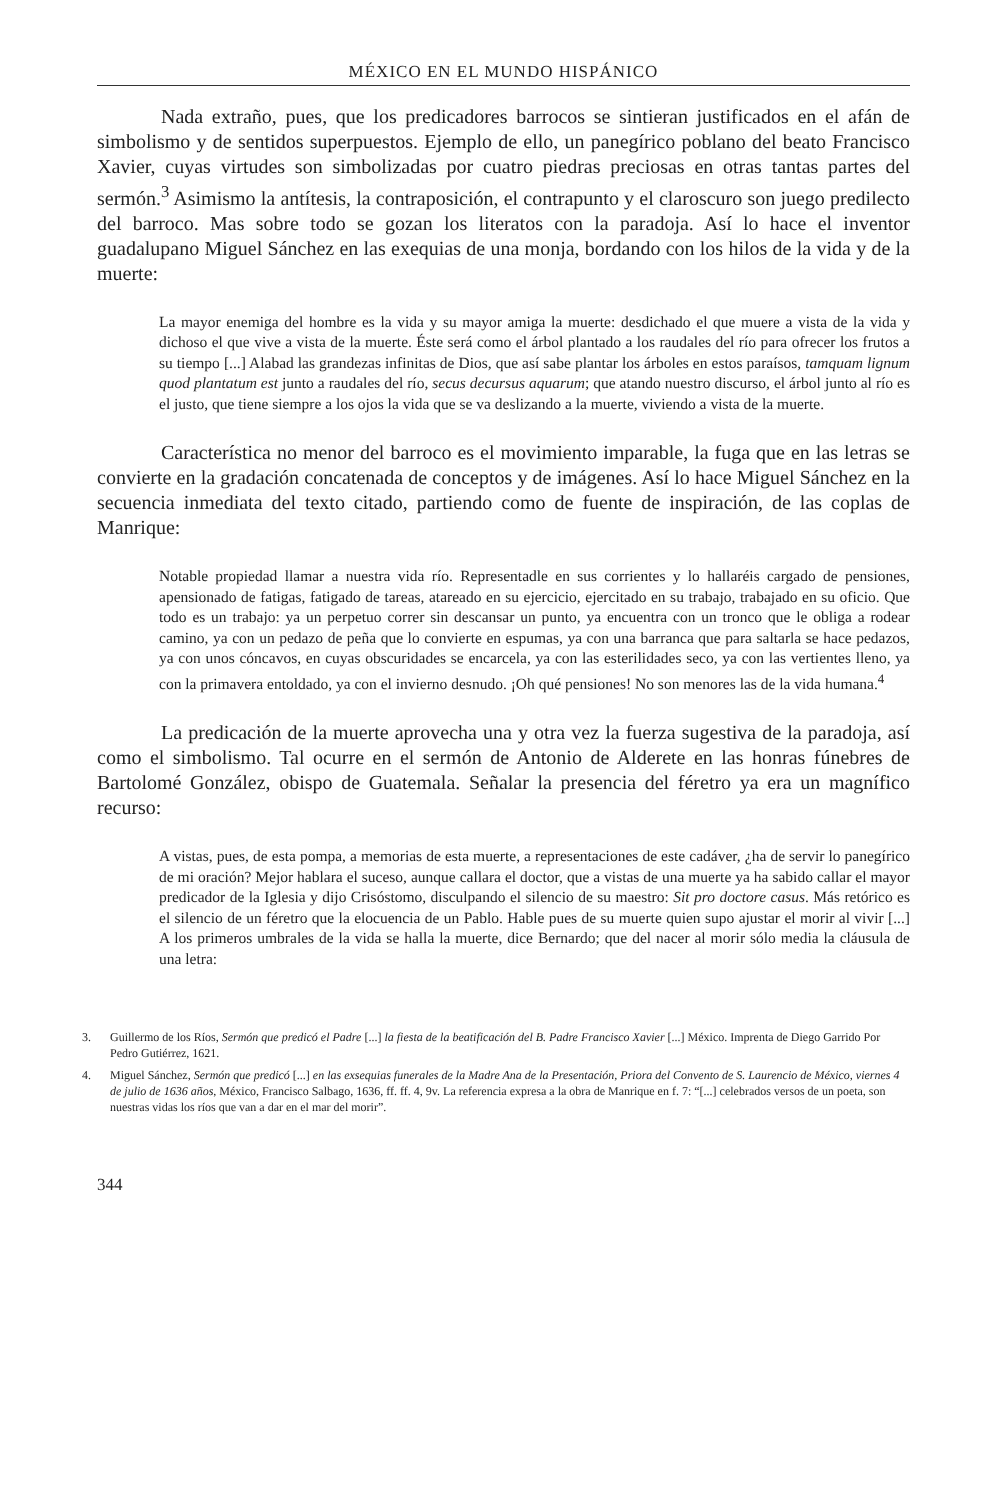MÉXICO EN EL MUNDO HISPÁNICO
Nada extraño, pues, que los predicadores barrocos se sintieran justificados en el afán de simbolismo y de sentidos superpuestos. Ejemplo de ello, un panegírico poblano del beato Francisco Xavier, cuyas virtudes son simbolizadas por cuatro piedras preciosas en otras tantas partes del sermón.<sup>3</sup> Asimismo la antítesis, la contraposición, el contrapunto y el claroscuro son juego predilecto del barroco. Mas sobre todo se gozan los literatos con la paradoja. Así lo hace el inventor guadalupano Miguel Sánchez en las exequias de una monja, bordando con los hilos de la vida y de la muerte:
La mayor enemiga del hombre es la vida y su mayor amiga la muerte: desdichado el que muere a vista de la vida y dichoso el que vive a vista de la muerte. Éste será como el árbol plantado a los raudales del río para ofrecer los frutos a su tiempo [...] Alabad las grandezas infinitas de Dios, que así sabe plantar los árboles en estos paraísos, tamquam lignum quod plantatum est junto a raudales del río, secus decursus aquarum; que atando nuestro discurso, el árbol junto al río es el justo, que tiene siempre a los ojos la vida que se va deslizando a la muerte, viviendo a vista de la muerte.
Característica no menor del barroco es el movimiento imparable, la fuga que en las letras se convierte en la gradación concatenada de conceptos y de imágenes. Así lo hace Miguel Sánchez en la secuencia inmediata del texto citado, partiendo como de fuente de inspiración, de las coplas de Manrique:
Notable propiedad llamar a nuestra vida río. Representadle en sus corrientes y lo hallaréis cargado de pensiones, apensionado de fatigas, fatigado de tareas, atareado en su ejercicio, ejercitado en su trabajo, trabajado en su oficio. Que todo es un trabajo: ya un perpetuo correr sin descansar un punto, ya encuentra con un tronco que le obliga a rodear camino, ya con un pedazo de peña que lo convierte en espumas, ya con una barranca que para saltarla se hace pedazos, ya con unos cóncavos, en cuyas obscuridades se encarcela, ya con las esterilidades seco, ya con las vertientes lleno, ya con la primavera entoldado, ya con el invierno desnudo. ¡Oh qué pensiones! No son menores las de la vida humana.<sup>4</sup>
La predicación de la muerte aprovecha una y otra vez la fuerza sugestiva de la paradoja, así como el simbolismo. Tal ocurre en el sermón de Antonio de Alderete en las honras fúnebres de Bartolomé González, obispo de Guatemala. Señalar la presencia del féretro ya era un magnífico recurso:
A vistas, pues, de esta pompa, a memorias de esta muerte, a representaciones de este cadáver, ¿ha de servir lo panegírico de mi oración? Mejor hablara el suceso, aunque callara el doctor, que a vistas de una muerte ya ha sabido callar el mayor predicador de la Iglesia y dijo Crisóstomo, disculpando el silencio de su maestro: Sit pro doctore casus. Más retórico es el silencio de un féretro que la elocuencia de un Pablo. Hable pues de su muerte quien supo ajustar el morir al vivir [...] A los primeros umbrales de la vida se halla la muerte, dice Bernardo; que del nacer al morir sólo media la cláusula de una letra:
3. Guillermo de los Ríos, Sermón que predicó el Padre [...] la fiesta de la beatificación del B. Padre Francisco Xavier [...] México. Imprenta de Diego Garrido Por Pedro Gutiérrez, 1621.
4. Miguel Sánchez, Sermón que predicó [...] en las exsequias funerales de la Madre Ana de la Presentación, Priora del Convento de S. Laurencio de México, viernes 4 de julio de 1636 años, México, Francisco Salbago, 1636, ff. ff. 4, 9v. La referencia expresa a la obra de Manrique en f. 7: “[...] celebrados versos de un poeta, son nuestras vidas los ríos que van a dar en el mar del morir”.
344